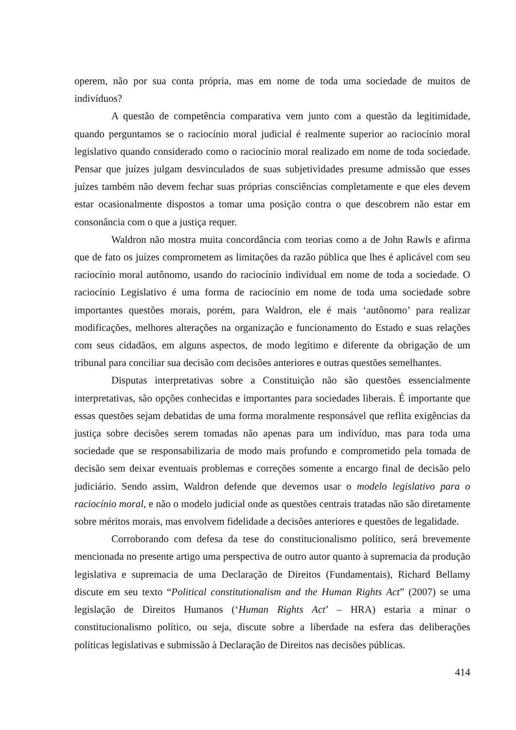operem, não por sua conta própria, mas em nome de toda uma sociedade de muitos de indivíduos?
A questão de competência comparativa vem junto com a questão da legitimidade, quando perguntamos se o raciocínio moral judicial é realmente superior ao raciocínio moral legislativo quando considerado como o raciocínio moral realizado em nome de toda sociedade. Pensar que juízes julgam desvinculados de suas subjetividades presume admissão que esses juízes também não devem fechar suas próprias consciências completamente e que eles devem estar ocasionalmente dispostos a tomar uma posição contra o que descobrem não estar em consonância com o que a justiça requer.
Waldron não mostra muita concordância com teorias como a de John Rawls e afirma que de fato os juízes comprometem as limitações da razão pública que lhes é aplicável com seu raciocínio moral autônomo, usando do raciocínio individual em nome de toda a sociedade. O raciocínio Legislativo é uma forma de raciocínio em nome de toda uma sociedade sobre importantes questões morais, porém, para Waldron, ele é mais ‘autônomo’ para realizar modificações, melhores alterações na organização e funcionamento do Estado e suas relações com seus cidadãos, em alguns aspectos, de modo legítimo e diferente da obrigação de um tribunal para conciliar sua decisão com decisões anteriores e outras questões semelhantes.
Disputas interpretativas sobre a Constituição não são questões essencialmente interpretativas, são opções conhecidas e importantes para sociedades liberais. É importante que essas questões sejam debatidas de uma forma moralmente responsável que reflita exigências da justiça sobre decisões serem tomadas não apenas para um indivíduo, mas para toda uma sociedade que se responsabilizaria de modo mais profundo e comprometido pela tomada de decisão sem deixar eventuais problemas e correções somente a encargo final de decisão pelo judiciário. Sendo assim, Waldron defende que devemos usar o modelo legislativo para o raciocínio moral, e não o modelo judicial onde as questões centrais tratadas não são diretamente sobre méritos morais, mas envolvem fidelidade a decisões anteriores e questões de legalidade.
Corroborando com defesa da tese do constitucionalismo político, será brevemente mencionada no presente artigo uma perspectiva de outro autor quanto à supremacia da produção legislativa e supremacia de uma Declaração de Direitos (Fundamentais), Richard Bellamy discute em seu texto “Political constitutionalism and the Human Rights Act” (2007) se uma legislação de Direitos Humanos (‘Human Rights Act’ – HRA) estaria a minar o constitucionalismo político, ou seja, discute sobre a liberdade na esfera das deliberações políticas legislativas e submissão à Declaração de Direitos nas decisões públicas.
414